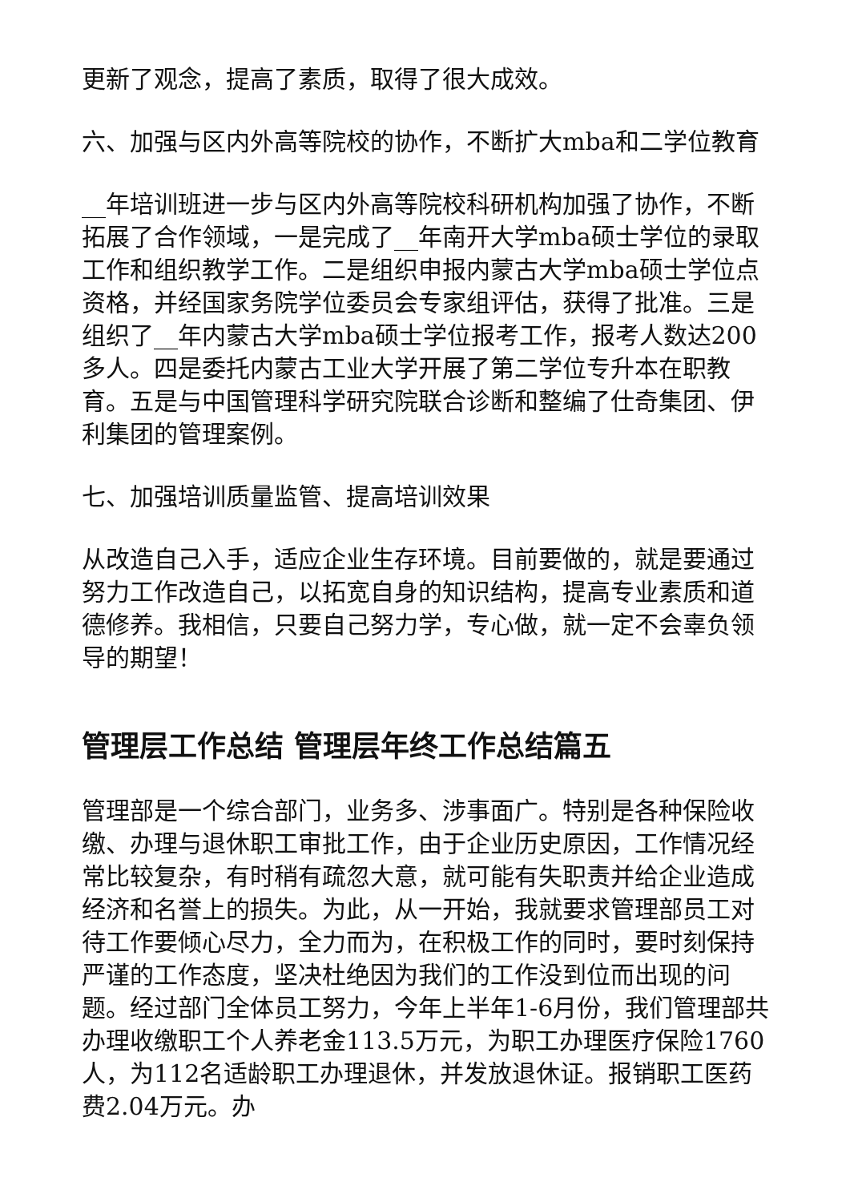更新了观念，提高了素质，取得了很大成效。
六、加强与区内外高等院校的协作，不断扩大mba和二学位教育
__年培训班进一步与区内外高等院校科研机构加强了协作，不断拓展了合作领域，一是完成了__年南开大学mba硕士学位的录取工作和组织教学工作。二是组织申报内蒙古大学mba硕士学位点资格，并经国家务院学位委员会专家组评估，获得了批准。三是组织了__年内蒙古大学mba硕士学位报考工作，报考人数达200多人。四是委托内蒙古工业大学开展了第二学位专升本在职教育。五是与中国管理科学研究院联合诊断和整编了仕奇集团、伊利集团的管理案例。
七、加强培训质量监管、提高培训效果
从改造自己入手，适应企业生存环境。目前要做的，就是要通过努力工作改造自己，以拓宽自身的知识结构，提高专业素质和道德修养。我相信，只要自己努力学，专心做，就一定不会辜负领导的期望！
管理层工作总结 管理层年终工作总结篇五
管理部是一个综合部门，业务多、涉事面广。特别是各种保险收缴、办理与退休职工审批工作，由于企业历史原因，工作情况经常比较复杂，有时稍有疏忽大意，就可能有失职责并给企业造成经济和名誉上的损失。为此，从一开始，我就要求管理部员工对待工作要倾心尽力，全力而为，在积极工作的同时，要时刻保持严谨的工作态度，坚决杜绝因为我们的工作没到位而出现的问题。经过部门全体员工努力，今年上半年1-6月份，我们管理部共办理收缴职工个人养老金113.5万元，为职工办理医疗保险1760人，为112名适龄职工办理退休，并发放退休证。报销职工医药费2.04万元。办